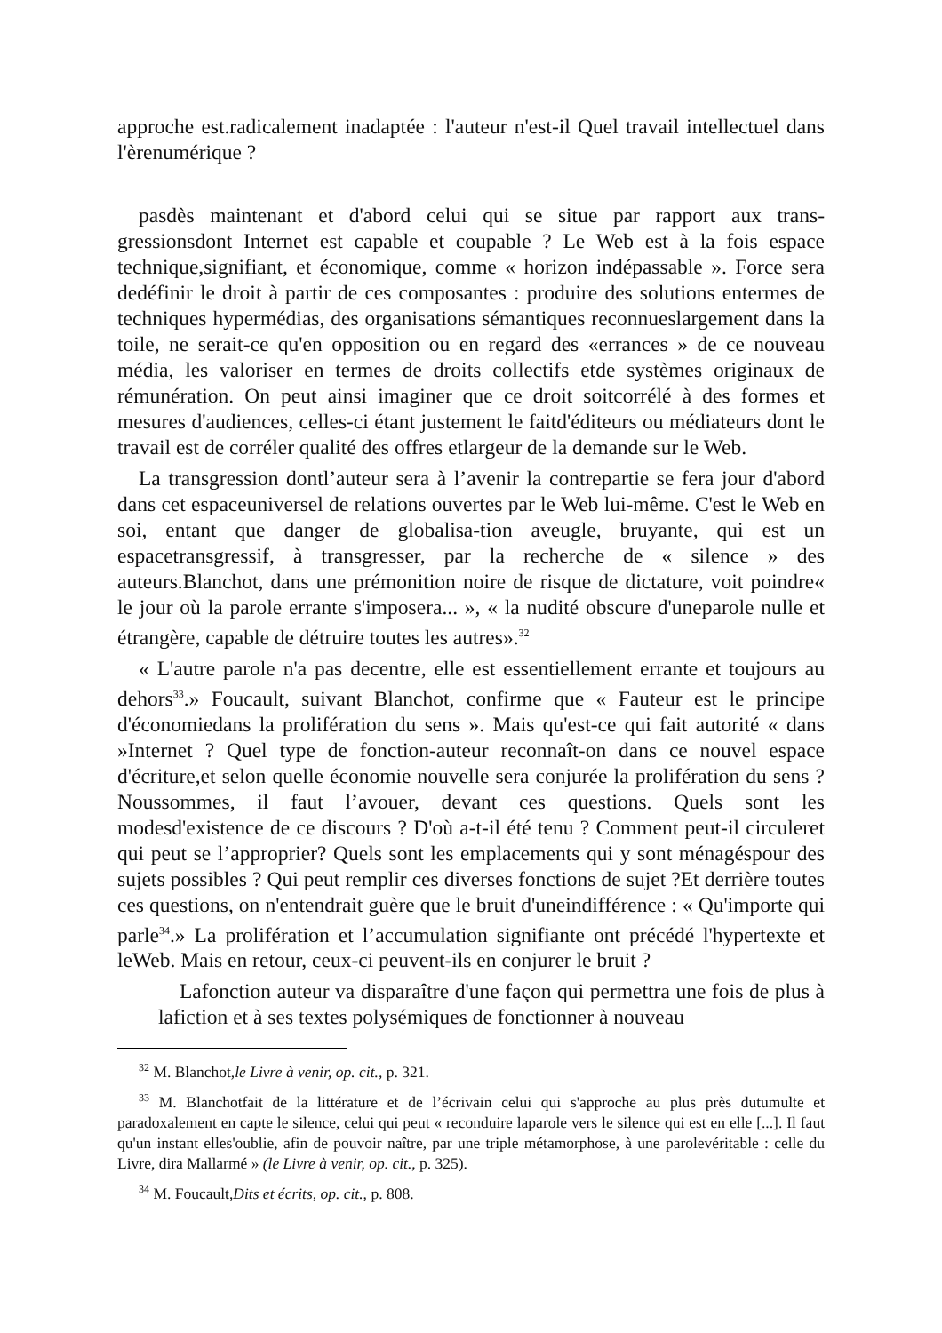approche est.radicalement inadaptée : l'auteur n'est-il Quel travail intellectuel dans l'èrenumérique ?
pasdès maintenant et d'abord celui qui se situe par rapport aux trans-gressionsdont Internet est capable et coupable ? Le Web est à la fois espace technique,signifiant, et économique, comme « horizon indépassable ». Force sera dedéfinir le droit à partir de ces composantes : produire des solutions entermes de techniques hypermédias, des organisations sémantiques reconnueslargement dans la toile, ne serait-ce qu'en opposition ou en regard des «errances » de ce nouveau média, les valoriser en termes de droits collectifs etde systèmes originaux de rémunération. On peut ainsi imaginer que ce droit soitcorrélé à des formes et mesures d'audiences, celles-ci étant justement le faitd'éditeurs ou médiateurs dont le travail est de corréler qualité des offres etlargeur de la demande sur le Web.
La transgression dontl’auteur sera à l’avenir la contrepartie se fera jour d'abord dans cet espaceuniversel de relations ouvertes par le Web lui-même. C'est le Web en soi, entant que danger de globalisa-tion aveugle, bruyante, qui est un espacetransgressif, à transgresser, par la recherche de « silence » des auteurs.Blanchot, dans une prémonition noire de risque de dictature, voit poindre« le jour où la parole errante s'imposera... », « la nudité obscure d'uneparole nulle et étrangère, capable de détruire toutes les autres».<sup>32</sup>
« L'autre parole n'a pas decentre, elle est essentiellement errante et toujours au dehors<sup>33</sup>.» Foucault, suivant Blanchot, confirme que « Fauteur est le principe d'économiedans la prolifération du sens ». Mais qu'est-ce qui fait autorité « dans »Internet ? Quel type de fonction-auteur reconnaît-on dans ce nouvel espace d'écriture,et selon quelle économie nouvelle sera conjurée la prolifération du sens ? Noussommes, il faut l’avouer, devant ces questions. Quels sont les modesd'existence de ce discours ? D'où a-t-il été tenu ? Comment peut-il circuleret qui peut se l’approprier? Quels sont les emplacements qui y sont ménagéspour des sujets possibles ? Qui peut remplir ces diverses fonctions de sujet ?Et derrière toutes ces questions, on n'entendrait guère que le bruit d'uneindifférence : « Qu'importe qui parle<sup>34</sup>.» La prolifération et l’accumulation signifiante ont précédé l'hypertexte et leWeb. Mais en retour, ceux-ci peuvent-ils en conjurer le bruit ?
Lafonction auteur va disparaître d'une façon qui permettra une fois de plus à lafiction et à ses textes polysémiques de fonctionner à nouveau
<sup>32</sup> M. Blanchot,le Livre à venir, op. cit., p. 321.
<sup>33</sup> M. Blanchotfait de la littérature et de l’écrivain celui qui s'approche au plus près dutumulte et paradoxalement en capte le silence, celui qui peut « reconduire laparole vers le silence qui est en elle [...]. Il faut qu'un instant elles'oublie, afin de pouvoir naître, par une triple métamorphose, à une parolevéritable : celle du Livre, dira Mallarmé » (le Livre à venir, op. cit., p. 325).
<sup>34</sup> M. Foucault,Dits et écrits, op. cit., p. 808.